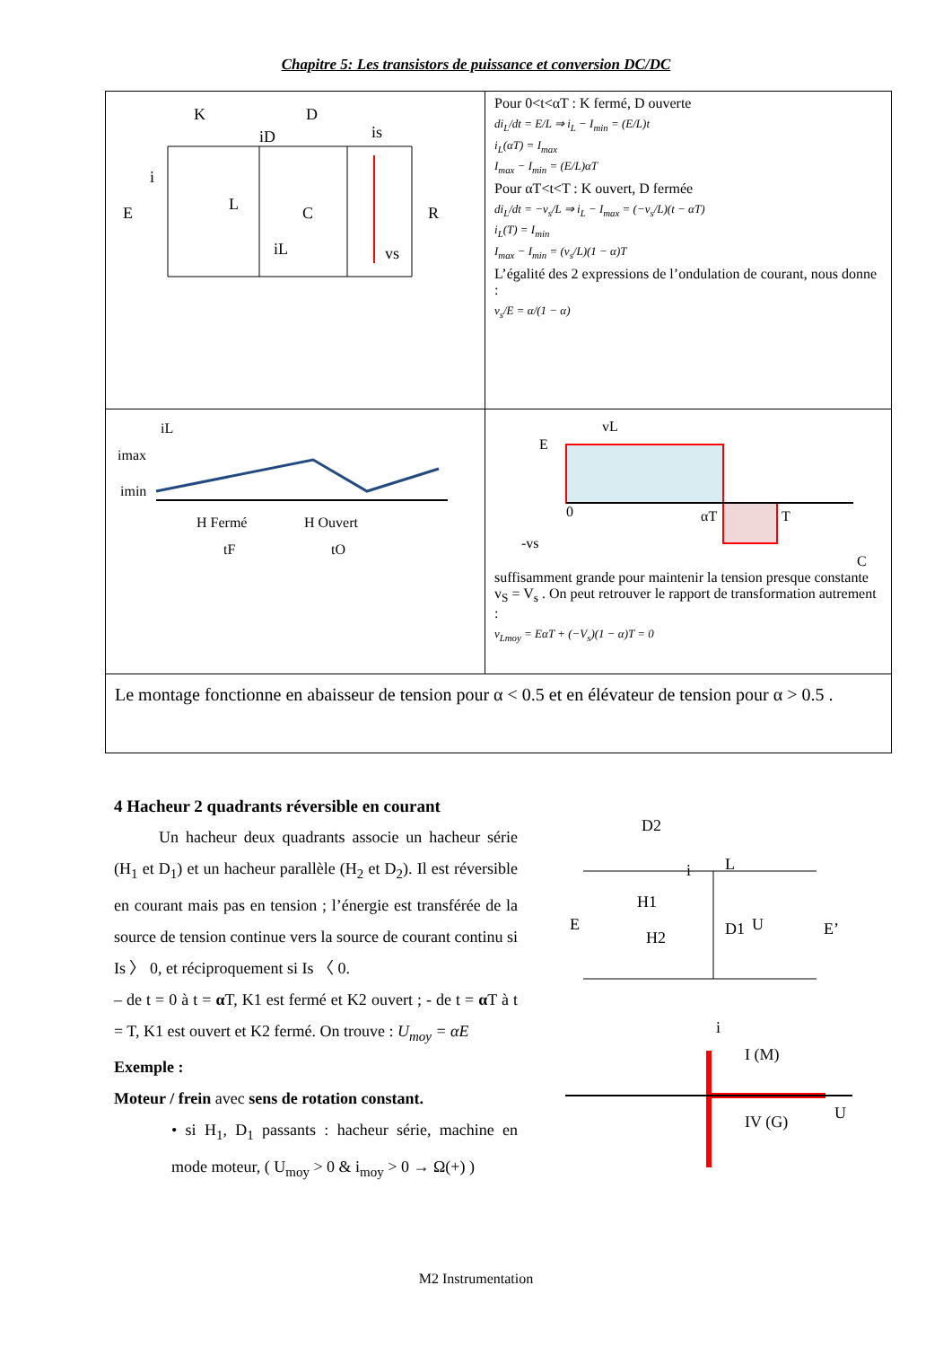Chapitre 5: Les transistors de puissance et conversion DC/DC
| K D iD is E i L C R iL vs | Pour 0<t<αT : K fermé, D ouverte di<sub>L</sub>/dt = E/L ⇒ i<sub>L</sub> − I<sub>min</sub> = (E/L)t i<sub>L</sub>(αT) = I<sub>max</sub> I<sub>max</sub> − I<sub>min</sub> = (E/L)αT Pour αT<t<T : K ouvert, D fermée di<sub>L</sub>/dt = −v<sub>s</sub>/L ⇒ i<sub>L</sub> − I<sub>max</sub> = (−v<sub>s</sub>/L)(t − αT) i<sub>L</sub>(T) = I<sub>min</sub> I<sub>max</sub> − I<sub>min</sub> = (v<sub>s</sub>/L)(1 − α)T L’égalité des 2 expressions de l’ondulation de courant, nous donne : v<sub>s</sub>/E = α/(1 − α) |
| iL imax imin H Fermé H Ouvert tF tO | vL E 0 -vs αT T C suffisamment grande pour maintenir la tension presque constante v<sub>S</sub> = V<sub>s</sub> . On peut retrouver le rapport de transformation autrement : v<sub>Lmoy</sub> = EαT + (−V<sub>s</sub>)(1 − α)T = 0 |
| Le montage fonctionne en abaisseur de tension pour α < 0.5 et en élévateur de tension pour α > 0.5 . | |
4 Hacheur 2 quadrants réversible en courant
Un hacheur deux quadrants associe un hacheur série (H<sub>1</sub> et D<sub>1</sub>) et un hacheur parallèle (H<sub>2</sub> et D<sub>2</sub>). Il est réversible en courant mais pas en tension ; l’énergie est transférée de la source de tension continue vers la source de courant continu si Is 〉 0, et réciproquement si Is 〈 0.
– de t = 0 à t = α T, K1 est fermé et K2 ouvert ; - de t = α T à t = T, K1 est ouvert et K2 fermé. On trouve : U<sub>moy</sub> = αE
Exemple :
Moteur / frein avec sens de rotation constant.
• si H<sub>1</sub>, D<sub>1</sub> passants : hacheur série, machine en mode moteur, ( U<sub>moy</sub> > 0 & i<sub>moy</sub> > 0 → Ω(+) )
D2
L
i
E
H1
H2
D1
U
E’
i
I (M)
U
IV (G)
M2 Instrumentation